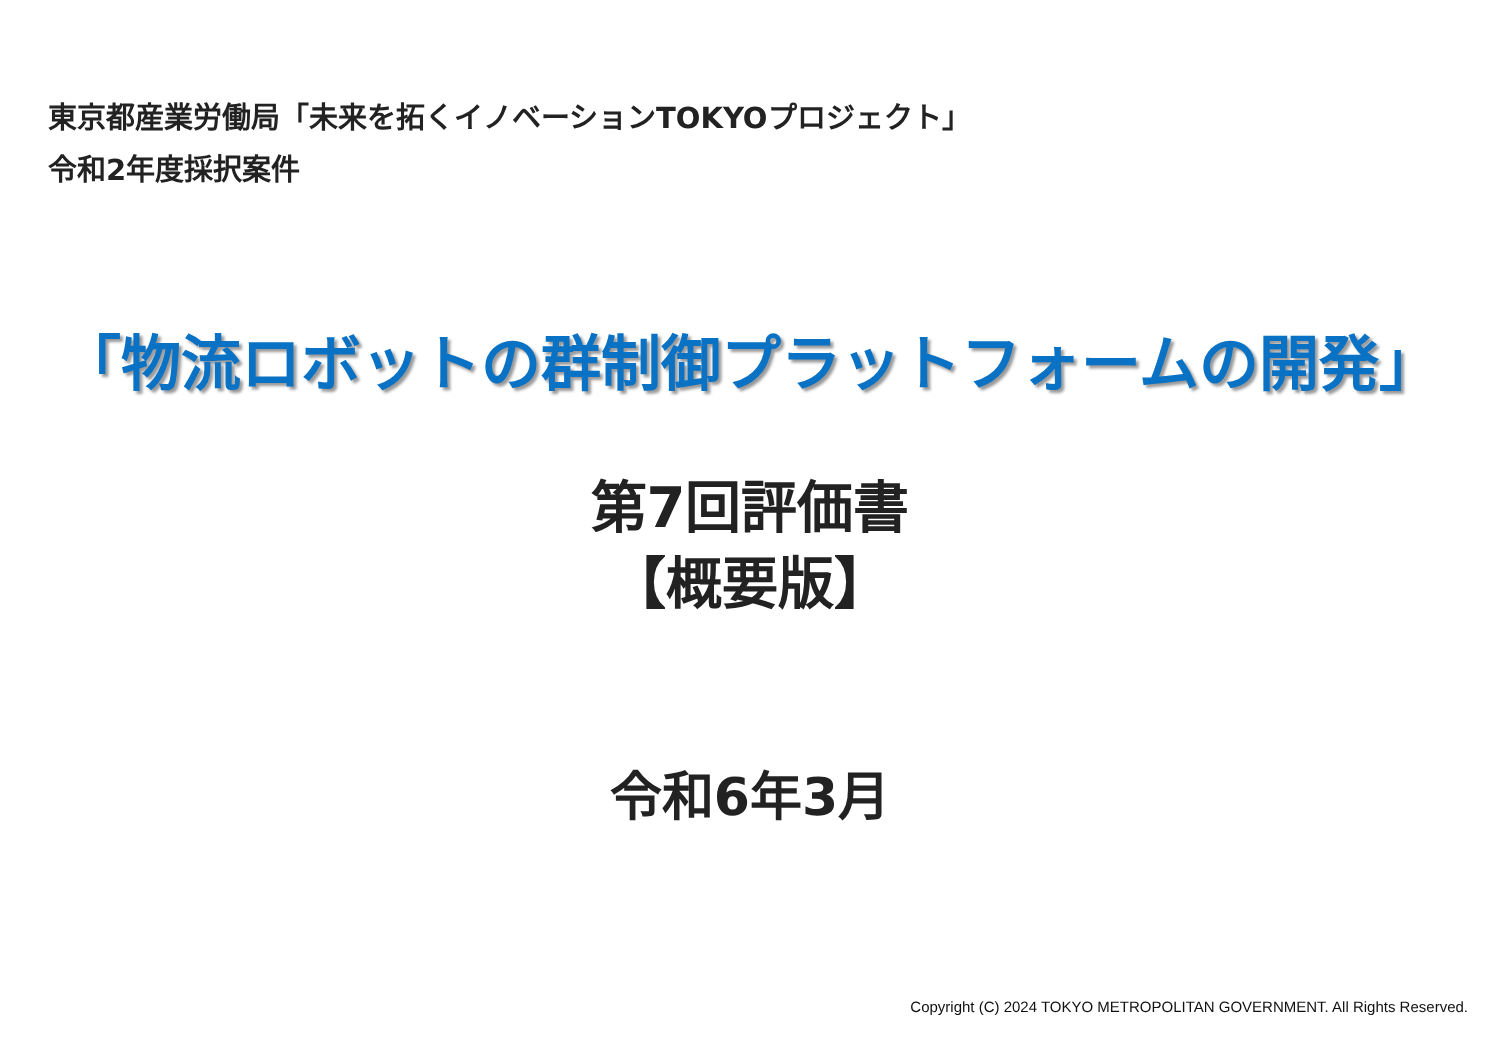東京都産業労働局「未来を拓くイノベーションTOKYOプロジェクト」
令和2年度採択案件
「物流ロボットの群制御プラットフォームの開発」
第7回評価書
【概要版】
令和6年3月
Copyright (C) 2024 TOKYO METROPOLITAN GOVERNMENT. All Rights Reserved.